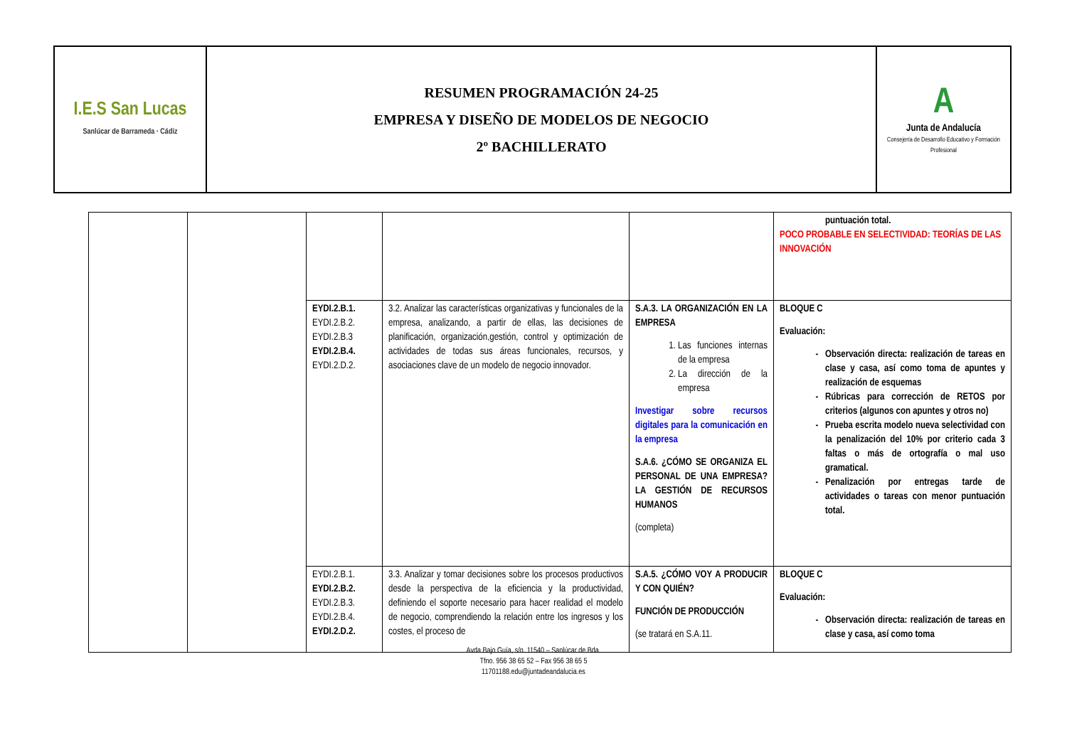| I.E.S San Lucas Sanlúcar de Barrameda · Cádiz | RESUMEN PROGRAMACIÓN 24-25 EMPRESA Y DISEÑO DE MODELOS DE NEGOCIO 2º BACHILLERATO | A Junta de Andalucía Consejería de Desarrollo Educativo y Formación Profesional |
| | | | | | puntuación total. POCO PROBABLE EN SELECTIVIDAD: TEORÍAS DE LAS INNOVACIÓN |
| | | EYDI.2.B.1. EYDI.2.B.2. EYDI.2.B.3 EYDI.2.B.4. EYDI.2.D.2. | 3.2. Analizar las características organizativas y funcionales de la empresa, analizando, a partir de ellas, las decisiones de planificación, organización,gestión, control y optimización de actividades de todas sus áreas funcionales, recursos, y asociaciones clave de un modelo de negocio innovador. | S.A.3. LA ORGANIZACIÓN EN LA EMPRESA 1. Las funciones internas de la empresa 2. La dirección de la empresa Investigar sobre recursos digitales para la comunicación en la empresa S.A.6. ¿CÓMO SE ORGANIZA EL PERSONAL DE UNA EMPRESA?LA GESTIÓN DE RECURSOS HUMANOS (completa) | BLOQUE C Evaluación: Observación directa: realización de tareas en clase y casa, así como toma de apuntes y realización de esquemas Rúbricas para corrección de RETOS por criterios (algunos con apuntes y otros no) Prueba escrita modelo nueva selectividad con la penalización del 10% por criterio cada 3 faltas o más de ortografía o mal uso gramatical. Penalización por entregas tarde de actividades o tareas con menor puntuación total. |
| | | EYDI.2.B.1. EYDI.2.B.2. EYDI.2.B.3. EYDI.2.B.4. EYDI.2.D.2. | 3.3. Analizar y tomar decisiones sobre los procesos productivos desde la perspectiva de la eficiencia y la productividad, definiendo el soporte necesario para hacer realidad el modelo de negocio, comprendiendo la relación entre los ingresos y los costes, el proceso de | S.A.5. ¿CÓMO VOY A PRODUCIR Y CON QUIÉN? FUNCIÓN DE PRODUCCIÓN (se tratará en S.A.11. | BLOQUE C Evaluación: Observación directa: realización de tareas en clase y casa, así como toma |
Avda Bajo Guía, s/n. 11540 – Sanlúcar de Bda.
Tfno. 956 38 65 52 – Fax 956 38 65 5
11701188.edu@juntadeandalucia.es